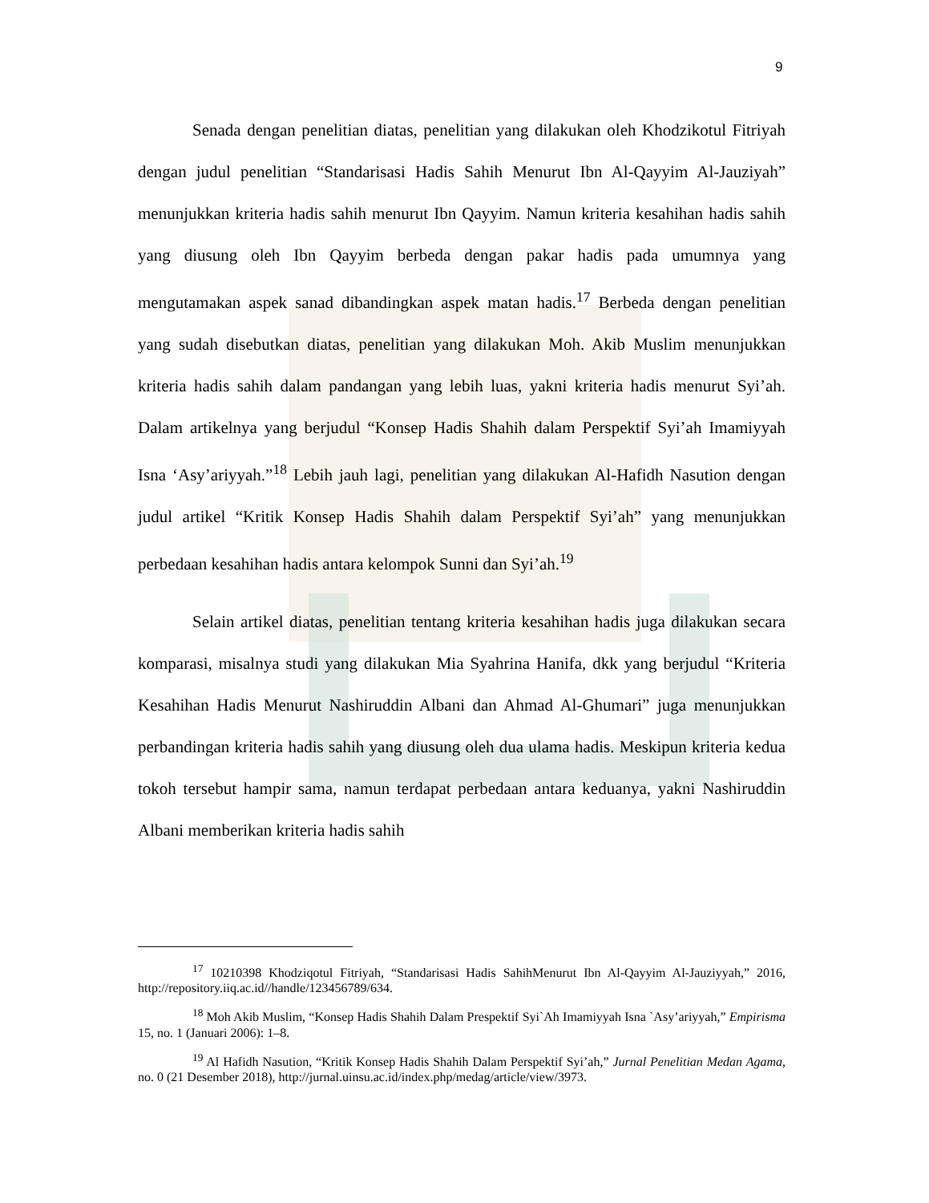9
Senada dengan penelitian diatas, penelitian yang dilakukan oleh Khodzikotul Fitriyah dengan judul penelitian “Standarisasi Hadis Sahih Menurut Ibn Al-Qayyim Al-Jauziyah” menunjukkan kriteria hadis sahih menurut Ibn Qayyim. Namun kriteria kesahihan hadis sahih yang diusung oleh Ibn Qayyim berbeda dengan pakar hadis pada umumnya yang mengutamakan aspek sanad dibandingkan aspek matan hadis.<sup>17</sup> Berbeda dengan penelitian yang sudah disebutkan diatas, penelitian yang dilakukan Moh. Akib Muslim menunjukkan kriteria hadis sahih dalam pandangan yang lebih luas, yakni kriteria hadis menurut Syi’ah. Dalam artikelnya yang berjudul “Konsep Hadis Shahih dalam Perspektif Syi’ah Imamiyyah Isna ‘Asy’ariyyah.”<sup>18</sup> Lebih jauh lagi, penelitian yang dilakukan Al-Hafidh Nasution dengan judul artikel “Kritik Konsep Hadis Shahih dalam Perspektif Syi’ah” yang menunjukkan perbedaan kesahihan hadis antara kelompok Sunni dan Syi’ah.<sup>19</sup>
Selain artikel diatas, penelitian tentang kriteria kesahihan hadis juga dilakukan secara komparasi, misalnya studi yang dilakukan Mia Syahrina Hanifa, dkk yang berjudul “Kriteria Kesahihan Hadis Menurut Nashiruddin Albani dan Ahmad Al-Ghumari” juga menunjukkan perbandingan kriteria hadis sahih yang diusung oleh dua ulama hadis. Meskipun kriteria kedua tokoh tersebut hampir sama, namun terdapat perbedaan antara keduanya, yakni Nashiruddin Albani memberikan kriteria hadis sahih
<sup>17</sup> 10210398 Khodziqotul Fitriyah, “Standarisasi Hadis SahihMenurut Ibn Al-Qayyim Al-Jauziyyah,” 2016, http://repository.iiq.ac.id//handle/123456789/634.
<sup>18</sup> Moh Akib Muslim, “Konsep Hadis Shahih Dalam Prespektif Syi`Ah Imamiyyah Isna `Asy’ariyyah,” Empirisma 15, no. 1 (Januari 2006): 1–8.
<sup>19</sup> Al Hafidh Nasution, “Kritik Konsep Hadis Shahih Dalam Perspektif Syi’ah,” Jurnal Penelitian Medan Agama, no. 0 (21 Desember 2018), http://jurnal.uinsu.ac.id/index.php/medag/article/view/3973.